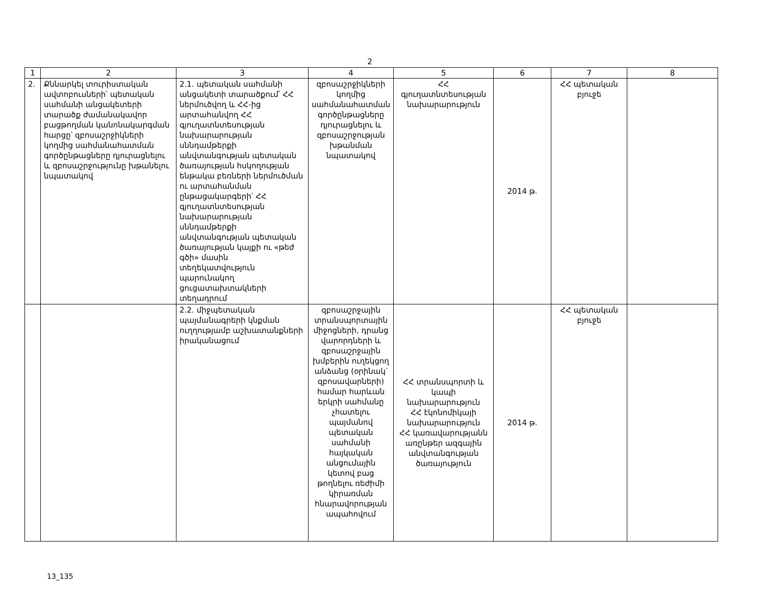2
| 1 | 2 | 3 | 4 | 5 | 6 | 7 | 8 |
| 2. | Քննարկել տուրիստական ավտոբուսների՝ պետական սահմանի անցակետերի տարածք ժամանակավոր բացթողման կանոնակարգման հարցը՝ զբոսաշրջիկների կողմից սահմանահատման գործընթացները դյուրացնելու և զբոսաշրջությունը խթանելու նպատակով | 2.1. պետական սահմանի անցակետի տարածքում՝ ՀՀ ներմուծվող և ՀՀ-ից արտահանվող ՀՀ գյուղատնտեսության նախարարության սննդամթերքի անվտանգության պետական ծառայության հսկողության ենթակա բեռների ներմուծման ու արտահանման ընթացակարգերի՝ ՀՀ գյուղատնտեսության նախարարության սննդամթերքի անվտանգության պետական ծառայության կայքի ու «թեժ գծի» մասին տեղեկատվություն պարունակող ցուցատախտակների տեղադրում | զբոսաշրջիկների կողմից սահմանահատման գործընթացները դյուրացնելու և զբոսաշրջության խթանման նպատակով | ՀՀ գյուղատնտեսության նախարարություն | 2014 թ. | ՀՀ պետական բյուջե | |
| | | 2.2. միջպետական պայմանագրերի կնքման ուղղությամբ աշխատանքների իրականացում | զբոսաշրջային տրանսպորտային միջոցների, դրանց վարորդների և զբոսաշրջային խմբերին ուղեկցող անձանց (օրինակ՝ զբոսավարների) համար հարևան երկրի սահմանը չհատելու պայմանով պետական սահմանի հայկական անցումային կետով բաց թողնելու ռեժիմի կիրառման հնարավորության ապահովում | ՀՀ տրանսպորտի և կապի նախարարություն ՀՀ էկոնոմիկայի նախարարություն ՀՀ կառավարությանն առընթեր ազգային անվտանգության ծառայություն | 2014 թ. | ՀՀ պետական բյուջե | |
13_135